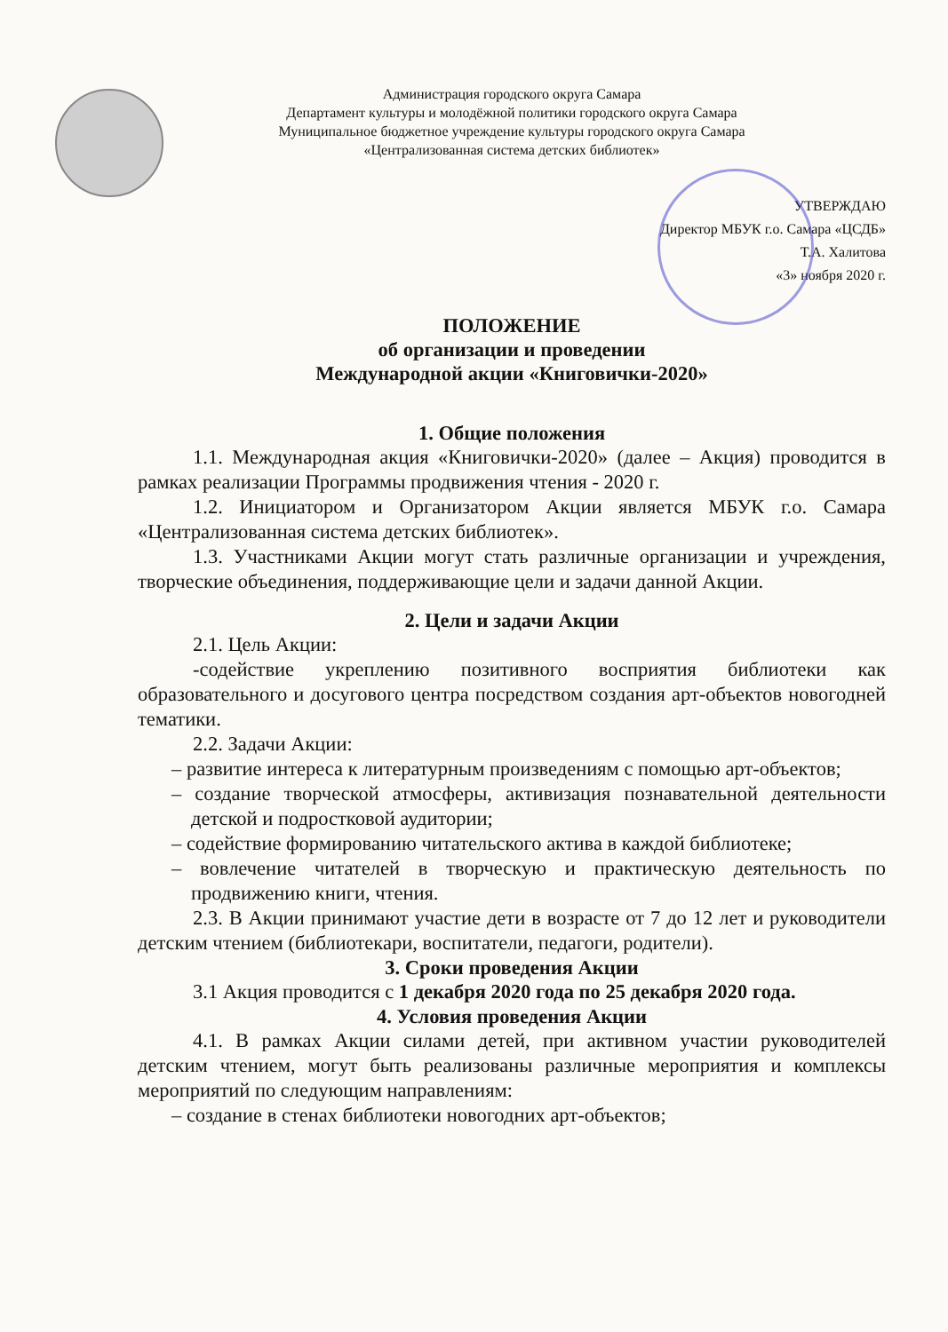Администрация городского округа Самара
Департамент культуры и молодёжной политики городского округа Самара
Муниципальное бюджетное учреждение культуры городского округа Самара
«Централизованная система детских библиотек»
УТВЕРЖДАЮ
Директор МБУК г.о. Самара «ЦСДБ»
Т.А. Халитова
«3» ноября 2020 г.
ПОЛОЖЕНИЕ
об организации и проведении
Международной акции «Книговички-2020»
1. Общие положения
1.1. Международная акция «Книговички-2020» (далее – Акция) проводится в рамках реализации Программы продвижения чтения - 2020 г.
1.2. Инициатором и Организатором Акции является МБУК г.о. Самара «Централизованная система детских библиотек».
1.3. Участниками Акции могут стать различные организации и учреждения, творческие объединения, поддерживающие цели и задачи данной Акции.
2. Цели и задачи Акции
2.1. Цель Акции:
-содействие укреплению позитивного восприятия библиотеки как образовательного и досугового центра посредством создания арт-объектов новогодней тематики.
2.2. Задачи Акции:
– развитие интереса к литературным произведениям с помощью арт-объектов;
– создание творческой атмосферы, активизация познавательной деятельности детской и подростковой аудитории;
– содействие формированию читательского актива в каждой библиотеке;
– вовлечение читателей в творческую и практическую деятельность по продвижению книги, чтения.
2.3. В Акции принимают участие дети в возрасте от 7 до 12 лет и руководители детским чтением (библиотекари, воспитатели, педагоги, родители).
3. Сроки проведения Акции
3.1 Акция проводится с 1 декабря 2020 года по 25 декабря 2020 года.
4. Условия проведения Акции
4.1. В рамках Акции силами детей, при активном участии руководителей детским чтением, могут быть реализованы различные мероприятия и комплексы мероприятий по следующим направлениям:
– создание в стенах библиотеки новогодних арт-объектов;